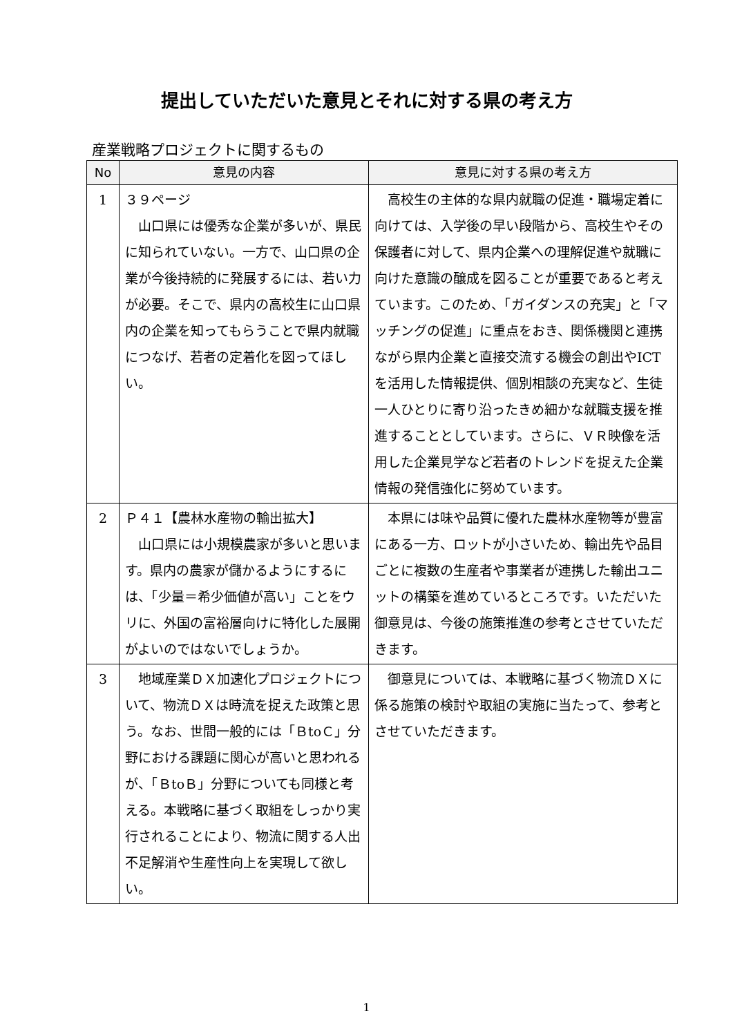提出していただいた意見とそれに対する県の考え方
産業戦略プロジェクトに関するもの
| No | 意見の内容 | 意見に対する県の考え方 |
| --- | --- | --- |
| 1 | ３９ページ 山口県には優秀な企業が多いが、県民に知られていない。一方で、山口県の企業が今後持続的に発展するには、若い力が必要。そこで、県内の高校生に山口県内の企業を知ってもらうことで県内就職につなげ、若者の定着化を図ってほしい。 | 高校生の主体的な県内就職の促進・職場定着に向けては、入学後の早い段階から、高校生やその保護者に対して、県内企業への理解促進や就職に向けた意識の醸成を図ることが重要であると考えています。このため、「ガイダンスの充実」と「マッチングの促進」に重点をおき、関係機関と連携ながら県内企業と直接交流する機会の創出やICTを活用した情報提供、個別相談の充実など、生徒一人ひとりに寄り沿ったきめ細かな就職支援を推進することとしています。さらに、ＶＲ映像を活用した企業見学など若者のトレンドを捉えた企業情報の発信強化に努めています。 |
| 2 | Ｐ４１【農林水産物の輸出拡大】 山口県には小規模農家が多いと思います。県内の農家が儲かるようにするには、「少量＝希少価値が高い」ことをウリに、外国の富裕層向けに特化した展開がよいのではないでしょうか。 | 本県には味や品質に優れた農林水産物等が豊富にある一方、ロットが小さいため、輸出先や品目ごとに複数の生産者や事業者が連携した輸出ユニットの構築を進めているところです。いただいた御意見は、今後の施策推進の参考とさせていただきます。 |
| 3 | 地域産業ＤＸ加速化プロジェクトについて、物流ＤＸは時流を捉えた政策と思う。なお、世間一般的には「ＢtoＣ」分野における課題に関心が高いと思われるが、「ＢtoＢ」分野についても同様と考える。本戦略に基づく取組をしっかり実行されることにより、物流に関する人出不足解消や生産性向上を実現して欲しい。 | 御意見については、本戦略に基づく物流ＤＸに係る施策の検討や取組の実施に当たって、参考とさせていただきます。 |
1